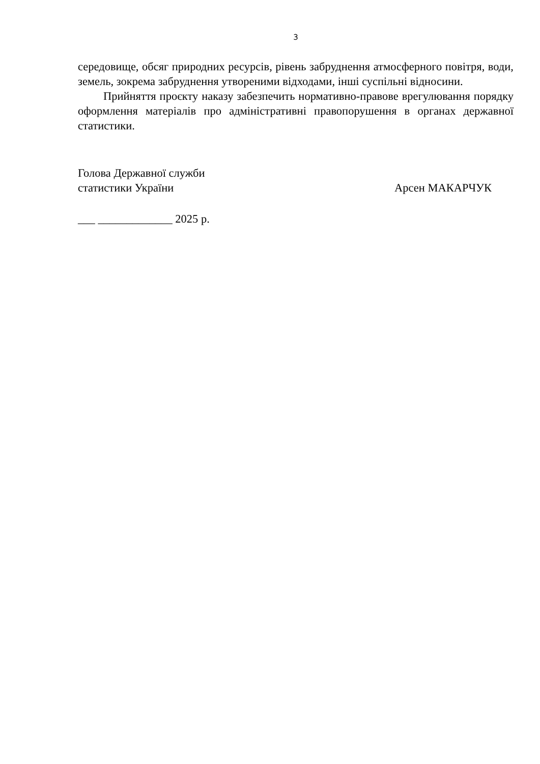3
середовище, обсяг природних ресурсів, рівень забруднення атмосферного повітря, води, земель, зокрема забруднення утвореними відходами, інші суспільні відносини.
Прийняття проєкту наказу забезпечить нормативно-правове врегулювання порядку оформлення матеріалів про адміністративні правопорушення в органах державної статистики.
Голова Державної служби
статистики України Арсен МАКАРЧУК
___ _____________ 2025 р.